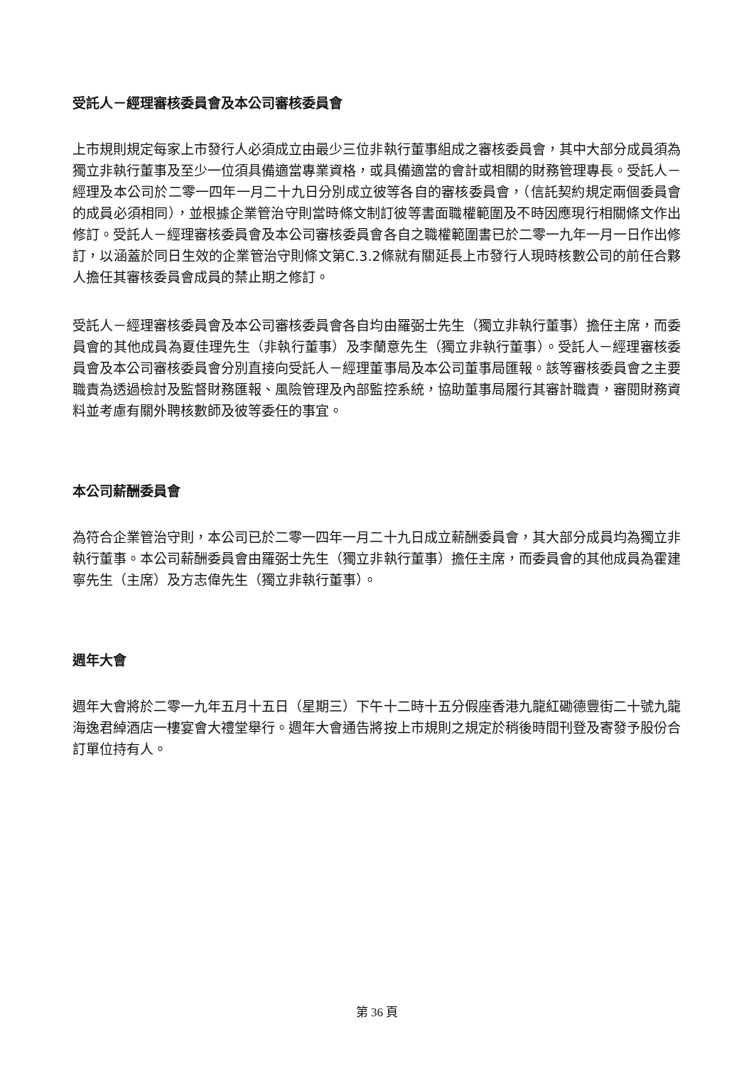受託人－經理審核委員會及本公司審核委員會
上市規則規定每家上市發行人必須成立由最少三位非執行董事組成之審核委員會，其中大部分成員須為獨立非執行董事及至少一位須具備適當專業資格，或具備適當的會計或相關的財務管理專長。受託人－經理及本公司於二零一四年一月二十九日分別成立彼等各自的審核委員會，（信託契約規定兩個委員會的成員必須相同），並根據企業管治守則當時條文制訂彼等書面職權範圍及不時因應現行相關條文作出修訂。受託人－經理審核委員會及本公司審核委員會各自之職權範圍書已於二零一九年一月一日作出修訂，以涵蓋於同日生效的企業管治守則條文第C.3.2條就有關延長上市發行人現時核數公司的前任合夥人擔任其審核委員會成員的禁止期之修訂。
受託人－經理審核委員會及本公司審核委員會各自均由羅弼士先生（獨立非執行董事）擔任主席，而委員會的其他成員為夏佳理先生（非執行董事）及李蘭意先生（獨立非執行董事）。受託人－經理審核委員會及本公司審核委員會分別直接向受託人－經理董事局及本公司董事局匯報。該等審核委員會之主要職責為透過檢討及監督財務匯報、風險管理及內部監控系統，協助董事局履行其審計職責，審閱財務資料並考慮有關外聘核數師及彼等委任的事宜。
本公司薪酬委員會
為符合企業管治守則，本公司已於二零一四年一月二十九日成立薪酬委員會，其大部分成員均為獨立非執行董事。本公司薪酬委員會由羅弼士先生（獨立非執行董事）擔任主席，而委員會的其他成員為霍建寧先生（主席）及方志偉先生（獨立非執行董事）。
週年大會
週年大會將於二零一九年五月十五日（星期三）下午十二時十五分假座香港九龍紅磡德豐街二十號九龍海逸君綽酒店一樓宴會大禮堂舉行。週年大會通告將按上市規則之規定於稍後時間刊登及寄發予股份合訂單位持有人。
第 36 頁